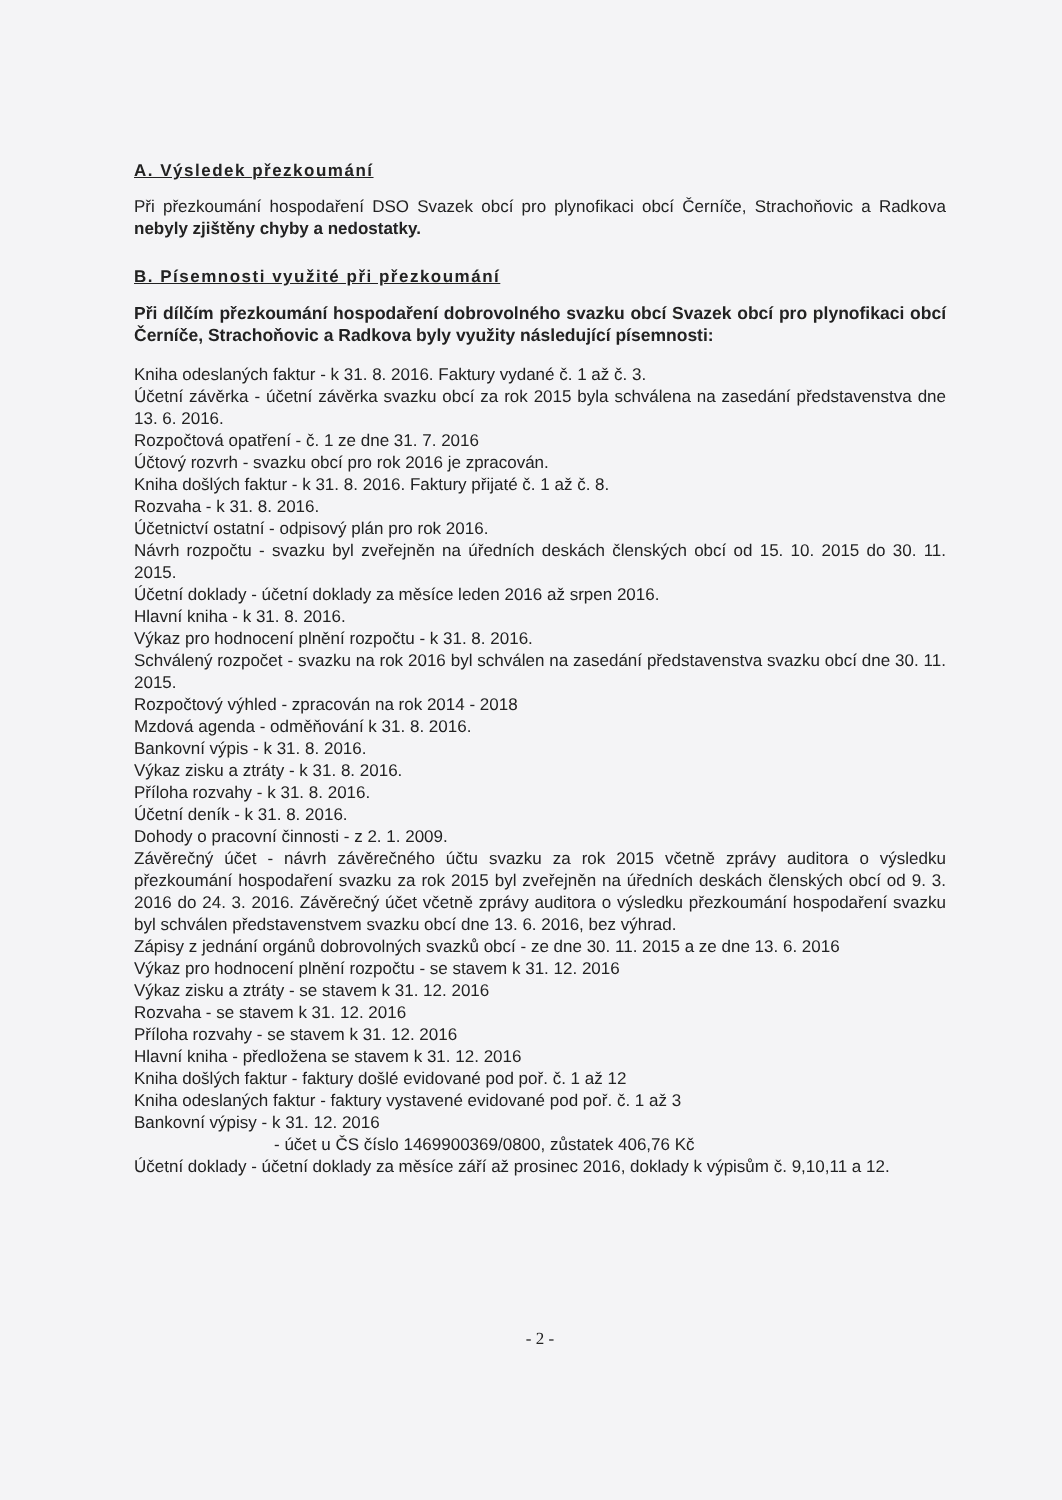A. Výsledek přezkoumání
Při přezkoumání hospodaření DSO Svazek obcí pro plynofikaci obcí Černíče, Strachoňovic a Radkova nebyly zjištěny chyby a nedostatky.
B. Písemnosti využité při přezkoumání
Při dílčím přezkoumání hospodaření dobrovolného svazku obcí Svazek obcí pro plynofikaci obcí Černíče, Strachoňovic a Radkova byly využity následující písemnosti:
Kniha odeslaných faktur - k 31. 8. 2016. Faktury vydané č. 1 až č. 3.
Účetní závěrka - účetní závěrka svazku obcí za rok 2015 byla schválena na zasedání představenstva dne 13. 6. 2016.
Rozpočtová opatření - č. 1 ze dne 31. 7. 2016
Účtový rozvrh - svazku obcí pro rok 2016 je zpracován.
Kniha došlých faktur - k 31. 8. 2016. Faktury přijaté č. 1 až č. 8.
Rozvaha - k 31. 8. 2016.
Účetnictví ostatní - odpisový plán pro rok 2016.
Návrh rozpočtu - svazku byl zveřejněn na úředních deskách členských obcí od 15. 10. 2015 do 30. 11. 2015.
Účetní doklady - účetní doklady za měsíce leden 2016 až srpen 2016.
Hlavní kniha - k 31. 8. 2016.
Výkaz pro hodnocení plnění rozpočtu - k 31. 8. 2016.
Schválený rozpočet - svazku na rok 2016 byl schválen na zasedání představenstva svazku obcí dne 30. 11. 2015.
Rozpočtový výhled - zpracován na rok 2014 - 2018
Mzdová agenda - odměňování k 31. 8. 2016.
Bankovní výpis - k 31. 8. 2016.
Výkaz zisku a ztráty - k 31. 8. 2016.
Příloha rozvahy - k 31. 8. 2016.
Účetní deník - k 31. 8. 2016.
Dohody o pracovní činnosti - z 2. 1. 2009.
Závěrečný účet - návrh závěrečného účtu svazku za rok 2015 včetně zprávy auditora o výsledku přezkoumání hospodaření svazku za rok 2015 byl zveřejněn na úředních deskách členských obcí od 9. 3. 2016 do 24. 3. 2016. Závěrečný účet včetně zprávy auditora o výsledku přezkoumání hospodaření svazku byl schválen představenstvem svazku obcí dne 13. 6. 2016, bez výhrad.
Zápisy z jednání orgánů dobrovolných svazků obcí - ze dne 30. 11. 2015 a ze dne 13. 6. 2016
Výkaz pro hodnocení plnění rozpočtu - se stavem k 31. 12. 2016
Výkaz zisku a ztráty - se stavem k 31. 12. 2016
Rozvaha - se stavem k 31. 12. 2016
Příloha rozvahy - se stavem k 31. 12. 2016
Hlavní kniha - předložena se stavem k 31. 12. 2016
Kniha došlých faktur - faktury došlé evidované pod poř. č. 1 až 12
Kniha odeslaných faktur - faktury vystavené evidované pod poř. č. 1 až 3
Bankovní výpisy - k 31. 12. 2016
- účet u ČS číslo 1469900369/0800, zůstatek 406,76 Kč
Účetní doklady - účetní doklady za měsíce září až prosinec 2016, doklady k výpisům č. 9,10,11 a 12.
- 2 -